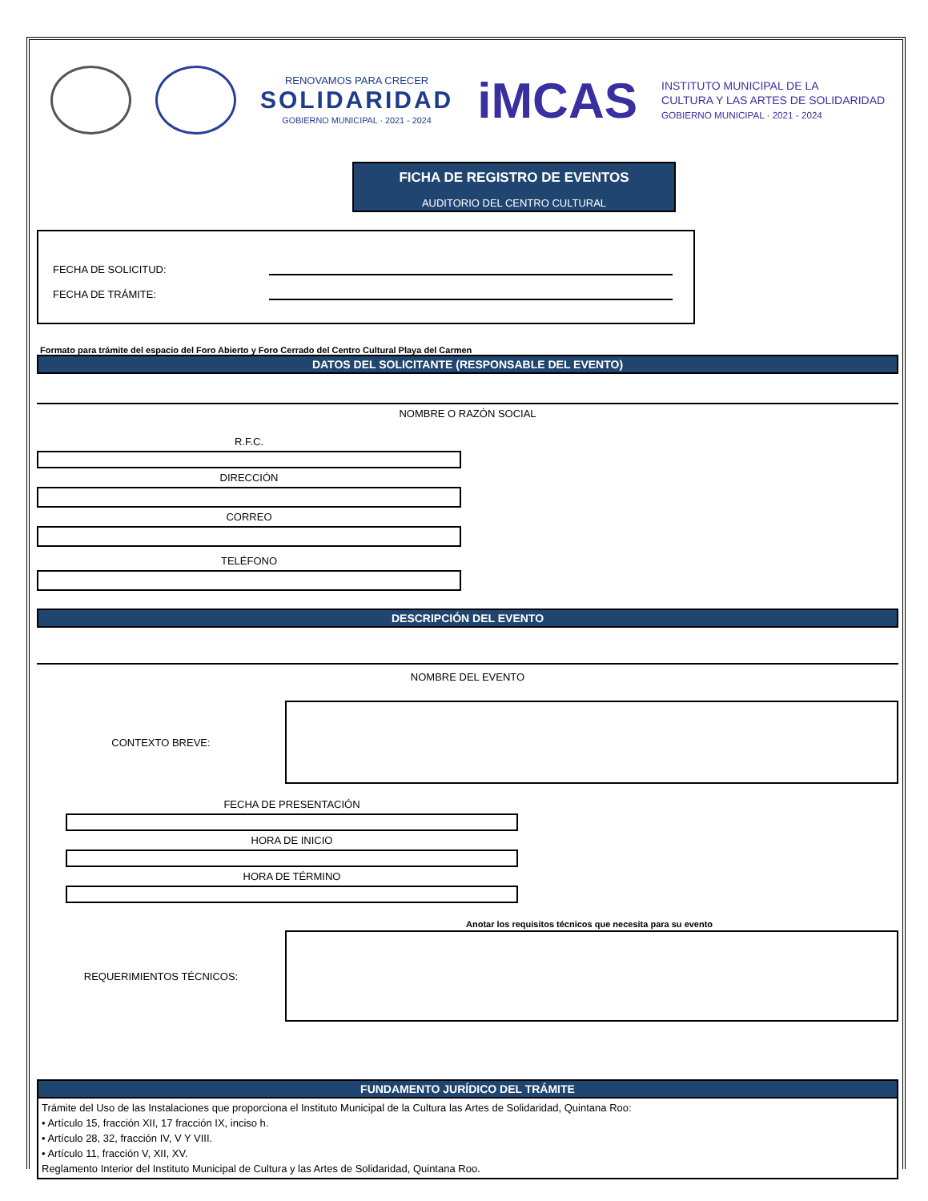RENOVAMOS PARA CRECER
SOLIDARIDAD
GOBIERNO MUNICIPAL · 2021 - 2024
iMCAS
INSTITUTO MUNICIPAL DE LA
CULTURA Y LAS ARTES DE SOLIDARIDAD
GOBIERNO MUNICIPAL · 2021 - 2024
FICHA DE REGISTRO DE EVENTOS
AUDITORIO DEL CENTRO CULTURAL
FECHA DE SOLICITUD:
FECHA DE TRÁMITE:
Formato para trámite del espacio del Foro Abierto y Foro Cerrado del Centro Cultural Playa del Carmen
DATOS DEL SOLICITANTE (RESPONSABLE DEL EVENTO)
NOMBRE O RAZÓN SOCIAL
R.F.C.
DIRECCIÓN
CORREO
TELÉFONO
DESCRIPCIÓN DEL EVENTO
NOMBRE DEL EVENTO
CONTEXTO BREVE:
FECHA DE PRESENTACIÓN
HORA DE INICIO
HORA DE TÉRMINO
Anotar los requisitos técnicos que necesita para su evento
REQUERIMIENTOS TÉCNICOS:
FUNDAMENTO JURÍDICO DEL TRÁMITE
Trámite del Uso de las Instalaciones que proporciona el Instituto Municipal de la Cultura las Artes de Solidaridad, Quintana Roo:
• Artículo 15, fracción XII, 17 fracción IX, inciso h.
• Artículo 28, 32, fracción IV, V Y VIII.
• Artículo 11, fracción V, XII, XV.
Reglamento Interior del Instituto Municipal de Cultura y las Artes de Solidaridad, Quintana Roo.